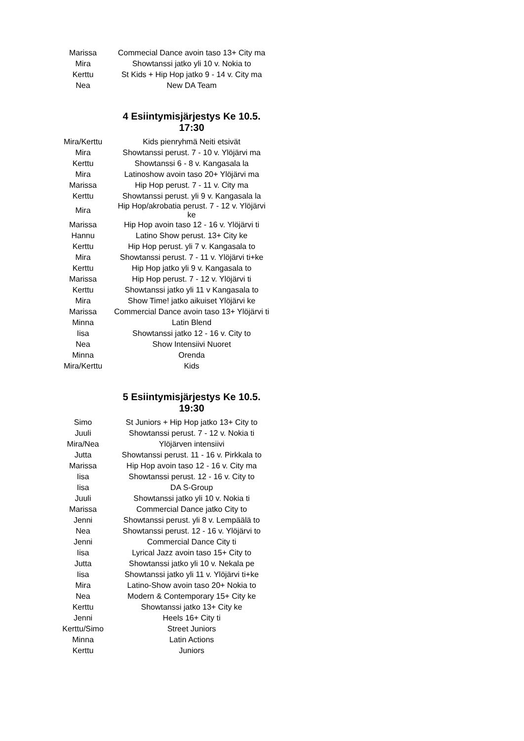| Marissa | Commecial Dance avoin taso 13+ City ma |
| Mira | Showtanssi jatko yli 10 v. Nokia to |
| Kerttu | St Kids + Hip Hop jatko 9 - 14 v. City ma |
| Nea | New DA Team |
4 Esiintymisjärjestys Ke 10.5. 17:30
| Mira/Kerttu | Kids pienryhmä Neiti etsivät |
| Mira | Showtanssi perust. 7 - 10 v. Ylöjärvi ma |
| Kerttu | Showtanssi 6 - 8 v. Kangasala la |
| Mira | Latinoshow avoin taso 20+ Ylöjärvi ma |
| Marissa | Hip Hop perust. 7 - 11 v. City ma |
| Kerttu | Showtanssi perust. yli 9 v. Kangasala la |
| Mira | Hip Hop/akrobatia perust. 7 - 12 v. Ylöjärvi ke |
| Marissa | Hip Hop avoin taso 12 - 16 v. Ylöjärvi ti |
| Hannu | Latino Show perust. 13+ City ke |
| Kerttu | Hip Hop perust. yli 7 v. Kangasala to |
| Mira | Showtanssi perust. 7 - 11 v. Ylöjärvi ti+ke |
| Kerttu | Hip Hop jatko yli 9 v. Kangasala to |
| Marissa | Hip Hop perust. 7 - 12 v. Ylöjärvi ti |
| Kerttu | Showtanssi jatko yli 11 v Kangasala to |
| Mira | Show Time! jatko aikuiset Ylöjärvi ke |
| Marissa | Commercial Dance avoin taso 13+ Ylöjärvi ti |
| Minna | Latin Blend |
| Iisa | Showtanssi jatko 12 - 16 v. City to |
| Nea | Show Intensiivi Nuoret |
| Minna | Orenda |
| Mira/Kerttu | Kids |
5 Esiintymisjärjestys Ke 10.5. 19:30
| Simo | St Juniors + Hip Hop jatko 13+ City to |
| Juuli | Showtanssi perust. 7 - 12 v. Nokia ti |
| Mira/Nea | Ylöjärven intensiivi |
| Jutta | Showtanssi perust. 11 - 16 v. Pirkkala to |
| Marissa | Hip Hop avoin taso 12 - 16 v. City ma |
| Iisa | Showtanssi perust. 12 - 16 v. City to |
| Iisa | DA S-Group |
| Juuli | Showtanssi jatko yli 10 v. Nokia ti |
| Marissa | Commercial Dance jatko City to |
| Jenni | Showtanssi perust. yli 8 v. Lempäälä to |
| Nea | Showtanssi perust. 12 - 16 v. Ylöjärvi to |
| Jenni | Commercial Dance City ti |
| Iisa | Lyrical Jazz avoin taso 15+ City to |
| Jutta | Showtanssi jatko yli 10 v. Nekala pe |
| Iisa | Showtanssi jatko yli 11 v. Ylöjärvi ti+ke |
| Mira | Latino-Show avoin taso 20+ Nokia to |
| Nea | Modern & Contemporary 15+ City ke |
| Kerttu | Showtanssi jatko 13+ City ke |
| Jenni | Heels 16+ City ti |
| Kerttu/Simo | Street Juniors |
| Minna | Latin Actions |
| Kerttu | Juniors |